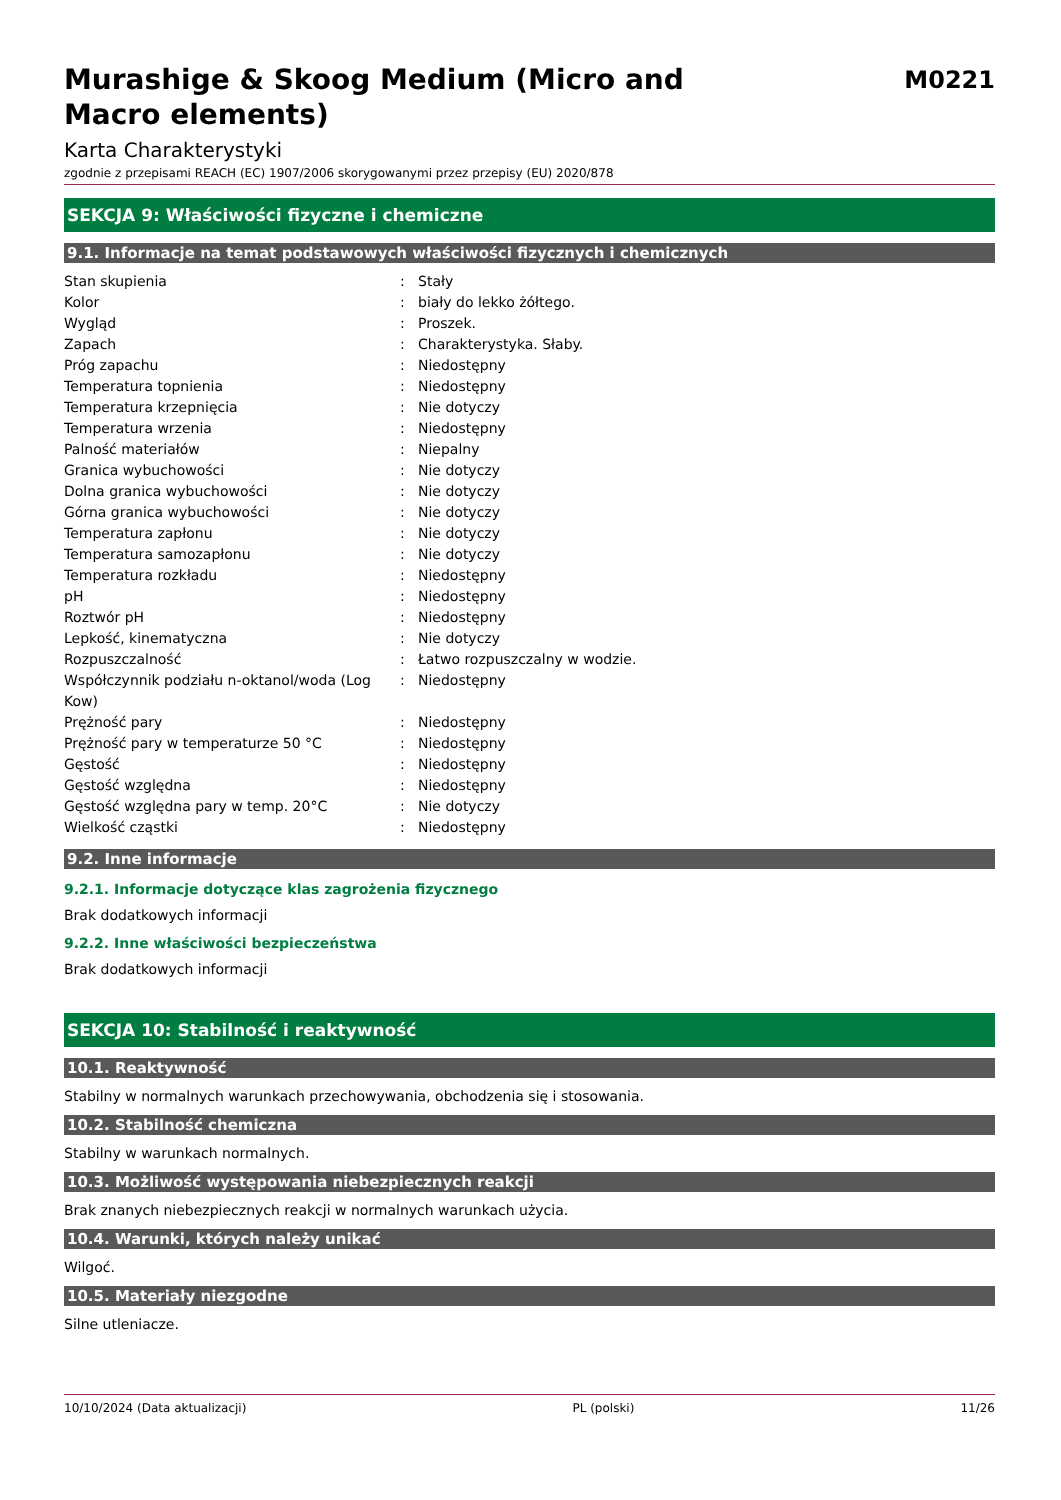Murashige & Skoog Medium (Micro and
Macro elements)
M0221
Karta Charakterystyki
zgodnie z przepisami REACH (EC) 1907/2006 skorygowanymi przez przepisy (EU) 2020/878
SEKCJA 9: Właściwości fizyczne i chemiczne
9.1. Informacje na temat podstawowych właściwości fizycznych i chemicznych
| Stan skupienia | : | Stały |
| Kolor | : | biały do lekko żółtego. |
| Wygląd | : | Proszek. |
| Zapach | : | Charakterystyka. Słaby. |
| Próg zapachu | : | Niedostępny |
| Temperatura topnienia | : | Niedostępny |
| Temperatura krzepnięcia | : | Nie dotyczy |
| Temperatura wrzenia | : | Niedostępny |
| Palność materiałów | : | Niepalny |
| Granica wybuchowości | : | Nie dotyczy |
| Dolna granica wybuchowości | : | Nie dotyczy |
| Górna granica wybuchowości | : | Nie dotyczy |
| Temperatura zapłonu | : | Nie dotyczy |
| Temperatura samozapłonu | : | Nie dotyczy |
| Temperatura rozkładu | : | Niedostępny |
| pH | : | Niedostępny |
| Roztwór pH | : | Niedostępny |
| Lepkość, kinematyczna | : | Nie dotyczy |
| Rozpuszczalność | : | Łatwo rozpuszczalny w wodzie. |
| Współczynnik podziału n-oktanol/woda (Log Kow) | : | Niedostępny |
| Prężność pary | : | Niedostępny |
| Prężność pary w temperaturze 50 °C | : | Niedostępny |
| Gęstość | : | Niedostępny |
| Gęstość względna | : | Niedostępny |
| Gęstość względna pary w temp. 20°C | : | Nie dotyczy |
| Wielkość cząstki | : | Niedostępny |
9.2. Inne informacje
9.2.1. Informacje dotyczące klas zagrożenia fizycznego
Brak dodatkowych informacji
9.2.2. Inne właściwości bezpieczeństwa
Brak dodatkowych informacji
SEKCJA 10: Stabilność i reaktywność
10.1. Reaktywność
Stabilny w normalnych warunkach przechowywania, obchodzenia się i stosowania.
10.2. Stabilność chemiczna
Stabilny w warunkach normalnych.
10.3. Możliwość występowania niebezpiecznych reakcji
Brak znanych niebezpiecznych reakcji w normalnych warunkach użycia.
10.4. Warunki, których należy unikać
Wilgoć.
10.5. Materiały niezgodne
Silne utleniacze.
10/10/2024 (Data aktualizacji) PL (polski) 11/26